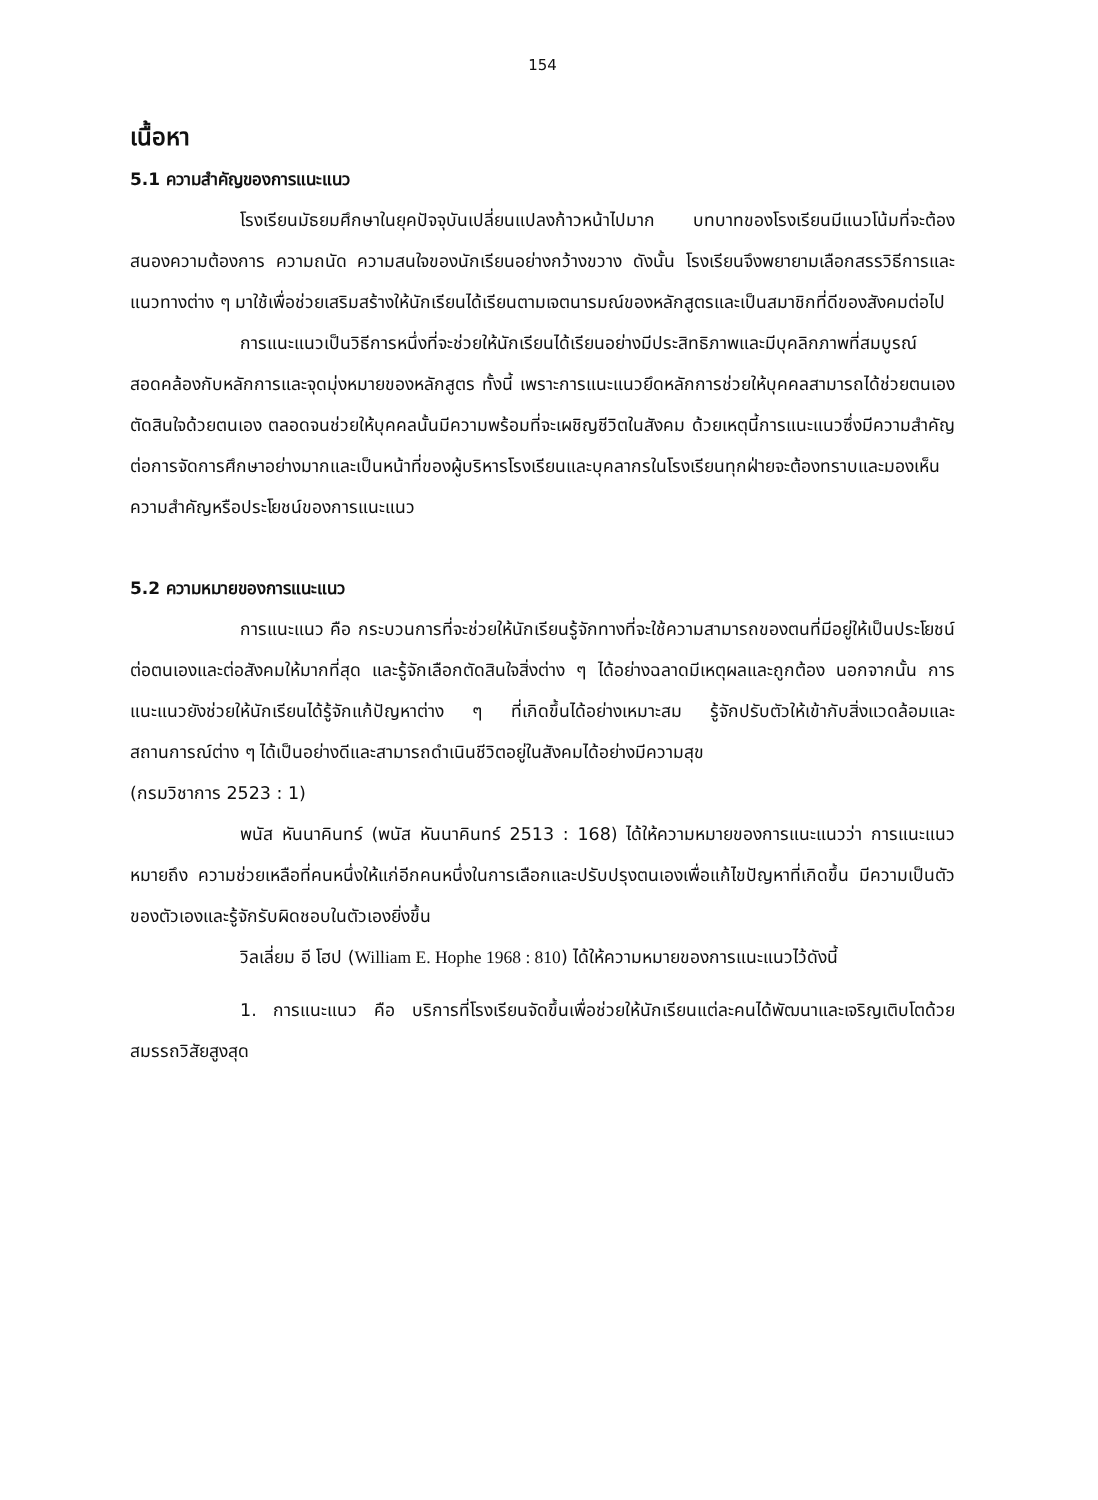154
เนื้อหา
5.1 ความสำคัญของการแนะแนว
โรงเรียนมัธยมศึกษาในยุคปัจจุบันเปลี่ยนแปลงก้าวหน้าไปมาก บทบาทของโรงเรียนมีแนวโน้มที่จะต้องสนองความต้องการ ความถนัด ความสนใจของนักเรียนอย่างกว้างขวาง ดังนั้น โรงเรียนจึงพยายามเลือกสรรวิธีการและแนวทางต่าง ๆ มาใช้เพื่อช่วยเสริมสร้างให้นักเรียนได้เรียนตามเจตนารมณ์ของหลักสูตรและเป็นสมาชิกที่ดีของสังคมต่อไป
การแนะแนวเป็นวิธีการหนึ่งที่จะช่วยให้นักเรียนได้เรียนอย่างมีประสิทธิภาพและมีบุคลิกภาพที่สมบูรณ์สอดคล้องกับหลักการและจุดมุ่งหมายของหลักสูตร ทั้งนี้ เพราะการแนะแนวยึดหลักการช่วยให้บุคคลสามารถได้ช่วยตนเองตัดสินใจด้วยตนเอง ตลอดจนช่วยให้บุคคลนั้นมีความพร้อมที่จะเผชิญชีวิตในสังคม ด้วยเหตุนี้การแนะแนวซึ่งมีความสำคัญต่อการจัดการศึกษาอย่างมากและเป็นหน้าที่ของผู้บริหารโรงเรียนและบุคลากรในโรงเรียนทุกฝ่ายจะต้องทราบและมองเห็นความสำคัญหรือประโยชน์ของการแนะแนว
5.2 ความหมายของการแนะแนว
การแนะแนว คือ กระบวนการที่จะช่วยให้นักเรียนรู้จักทางที่จะใช้ความสามารถของตนที่มีอยู่ให้เป็นประโยชน์ต่อตนเองและต่อสังคมให้มากที่สุด และรู้จักเลือกตัดสินใจสิ่งต่าง ๆ ได้อย่างฉลาดมีเหตุผลและถูกต้อง นอกจากนั้น การแนะแนวยังช่วยให้นักเรียนได้รู้จักแก้ปัญหาต่าง ๆ ที่เกิดขึ้นได้อย่างเหมาะสม รู้จักปรับตัวให้เข้ากับสิ่งแวดล้อมและสถานการณ์ต่าง ๆ ได้เป็นอย่างดีและสามารถดำเนินชีวิตอยู่ในสังคมได้อย่างมีความสุข
(กรมวิชาการ 2523 : 1)
พนัส หันนาคินทร์ (พนัส หันนาคินทร์ 2513 : 168) ได้ให้ความหมายของการแนะแนวว่า การแนะแนวหมายถึง ความช่วยเหลือที่คนหนึ่งให้แก่อีกคนหนึ่งในการเลือกและปรับปรุงตนเองเพื่อแก้ไขปัญหาที่เกิดขึ้น มีความเป็นตัวของตัวเองและรู้จักรับผิดชอบในตัวเองยิ่งขึ้น
วิลเลี่ยม อี โฮป (William E. Hophe 1968 : 810) ได้ให้ความหมายของการแนะแนวไว้ดังนี้
1. การแนะแนว คือ บริการที่โรงเรียนจัดขึ้นเพื่อช่วยให้นักเรียนแต่ละคนได้พัฒนาและเจริญเติบโตด้วยสมรรถวิสัยสูงสุด